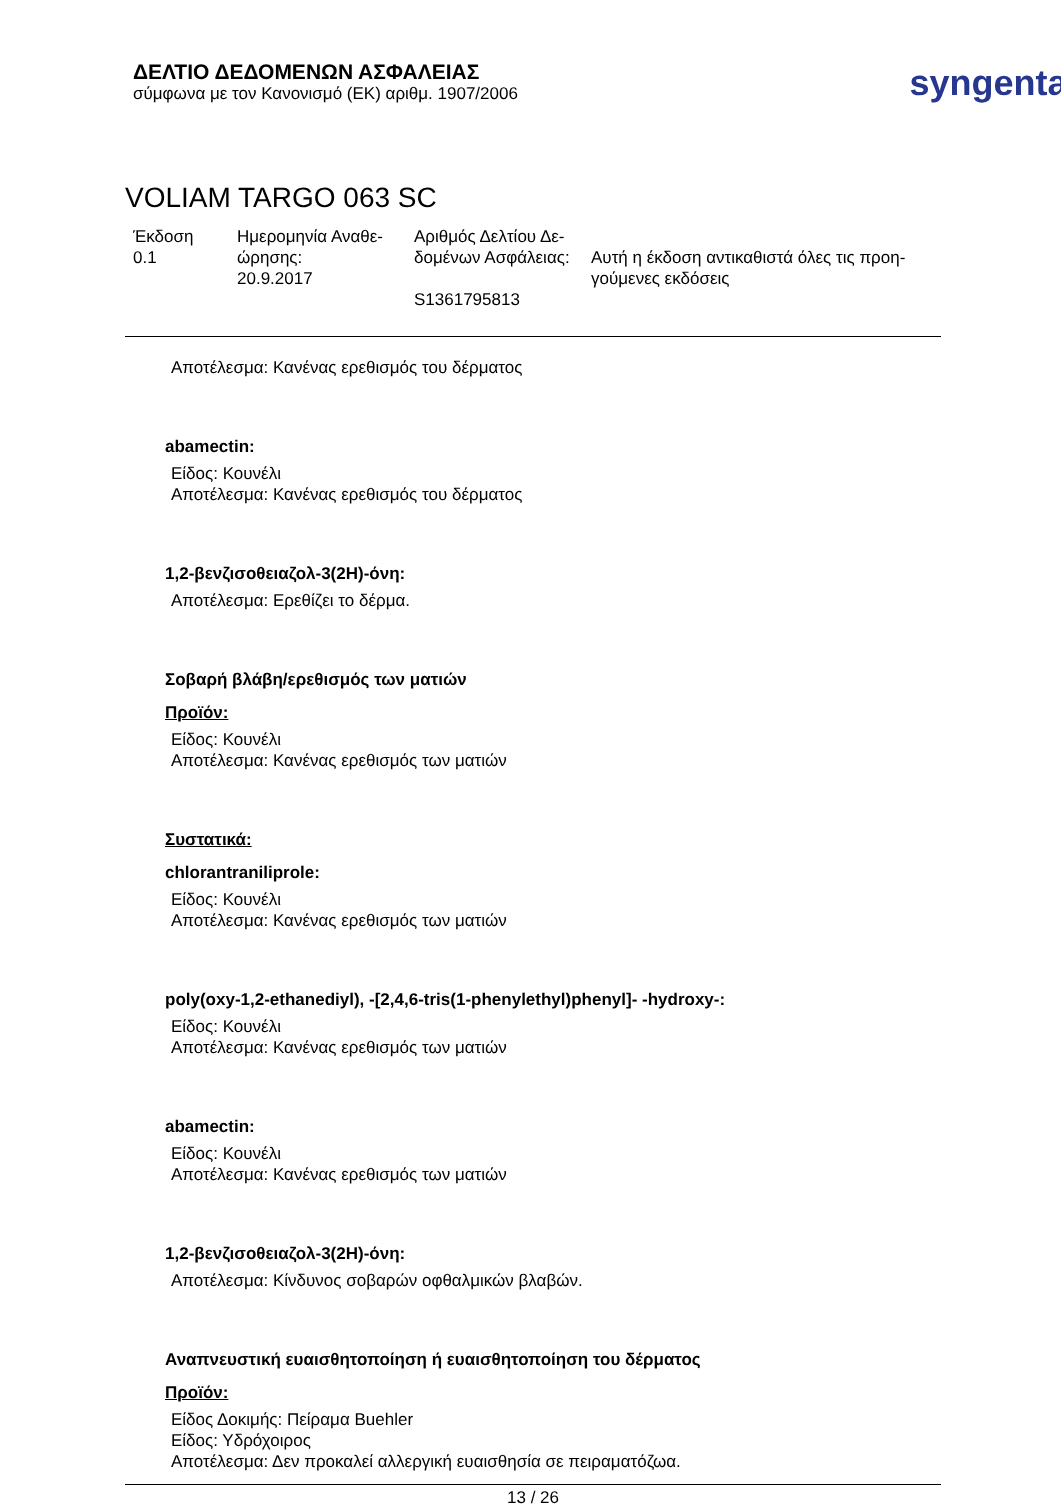ΔΕΛΤΙΟ ΔΕΔΟΜΕΝΩΝ ΑΣΦΑΛΕΙΑΣ
σύμφωνα με τον Κανονισμό (ΕΚ) αριθμ. 1907/2006
syngenta®
VOLIAM TARGO 063 SC
Έκδοση
0.1
Ημερομηνία Αναθε-
ώρησης:
20.9.2017
Αριθμός Δελτίου Δε-
δομένων Ασφάλειας:
S1361795813
Αυτή η έκδοση αντικαθιστά όλες τις προη-
γούμενες εκδόσεις
Αποτέλεσμα: Κανένας ερεθισμός του δέρματος
abamectin:
Είδος: Κουνέλι
Αποτέλεσμα: Κανένας ερεθισμός του δέρματος
1,2-βενζισοθειαζολ-3(2H)-όνη:
Αποτέλεσμα: Ερεθίζει το δέρμα.
Σοβαρή βλάβη/ερεθισμός των ματιών
Προϊόν:
Είδος: Κουνέλι
Αποτέλεσμα: Κανένας ερεθισμός των ματιών
Συστατικά:
chlorantraniliprole:
Είδος: Κουνέλι
Αποτέλεσμα: Κανένας ερεθισμός των ματιών
poly(oxy-1,2-ethanediyl), -[2,4,6-tris(1-phenylethyl)phenyl]- -hydroxy-:
Είδος: Κουνέλι
Αποτέλεσμα: Κανένας ερεθισμός των ματιών
abamectin:
Είδος: Κουνέλι
Αποτέλεσμα: Κανένας ερεθισμός των ματιών
1,2-βενζισοθειαζολ-3(2H)-όνη:
Αποτέλεσμα: Κίνδυνος σοβαρών οφθαλμικών βλαβών.
Αναπνευστική ευαισθητοποίηση ή ευαισθητοποίηση του δέρματος
Προϊόν:
Είδος Δοκιμής: Πείραμα Buehler
Είδος: Υδρόχοιρος
Αποτέλεσμα: Δεν προκαλεί αλλεργική ευαισθησία σε πειραματόζωα.
13 / 26